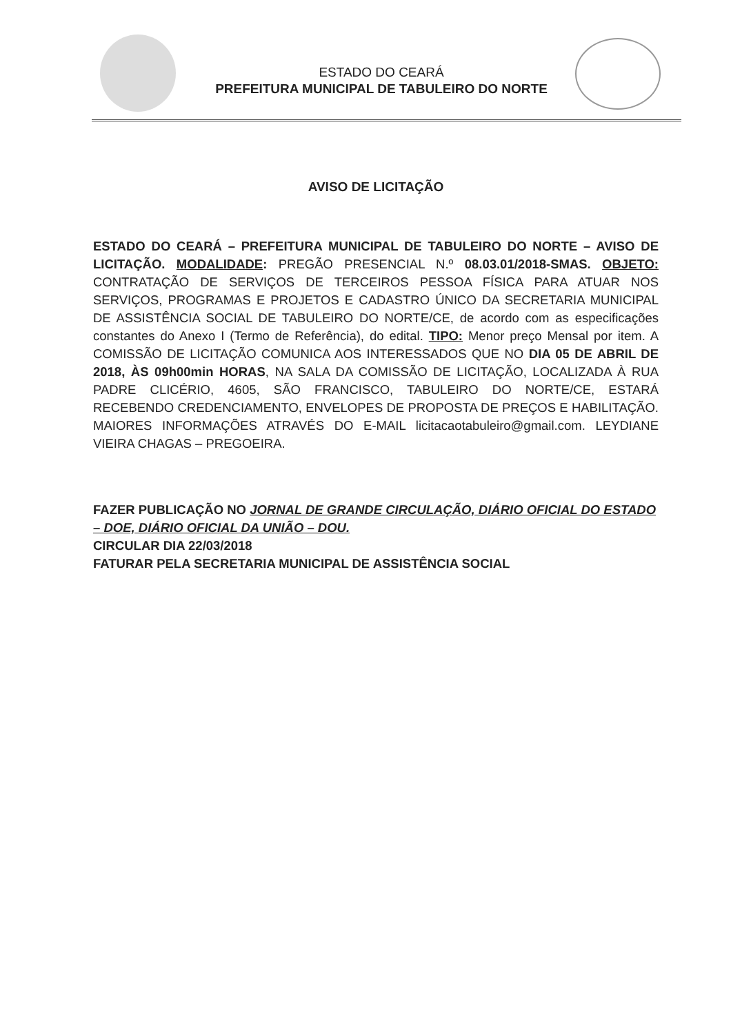ESTADO DO CEARÁ
PREFEITURA MUNICIPAL DE TABULEIRO DO NORTE
AVISO DE LICITAÇÃO
ESTADO DO CEARÁ – PREFEITURA MUNICIPAL DE TABULEIRO DO NORTE – AVISO DE LICITAÇÃO. MODALIDADE: PREGÃO PRESENCIAL N.º 08.03.01/2018-SMAS. OBJETO: CONTRATAÇÃO DE SERVIÇOS DE TERCEIROS PESSOA FÍSICA PARA ATUAR NOS SERVIÇOS, PROGRAMAS E PROJETOS E CADASTRO ÚNICO DA SECRETARIA MUNICIPAL DE ASSISTÊNCIA SOCIAL DE TABULEIRO DO NORTE/CE, de acordo com as especificações constantes do Anexo I (Termo de Referência), do edital. TIPO: Menor preço Mensal por item. A COMISSÃO DE LICITAÇÃO COMUNICA AOS INTERESSADOS QUE NO DIA 05 DE ABRIL DE 2018, ÀS 09h00min HORAS, NA SALA DA COMISSÃO DE LICITAÇÃO, LOCALIZADA À RUA PADRE CLICÉRIO, 4605, SÃO FRANCISCO, TABULEIRO DO NORTE/CE, ESTARÁ RECEBENDO CREDENCIAMENTO, ENVELOPES DE PROPOSTA DE PREÇOS E HABILITAÇÃO. MAIORES INFORMAÇÕES ATRAVÉS DO E-MAIL licitacaotabuleiro@gmail.com. LEYDIANE VIEIRA CHAGAS – PREGOEIRA.
FAZER PUBLICAÇÃO NO JORNAL DE GRANDE CIRCULAÇÃO, DIÁRIO OFICIAL DO ESTADO – DOE, DIÁRIO OFICIAL DA UNIÃO – DOU.
CIRCULAR DIA 22/03/2018
FATURAR PELA SECRETARIA MUNICIPAL DE ASSISTÊNCIA SOCIAL